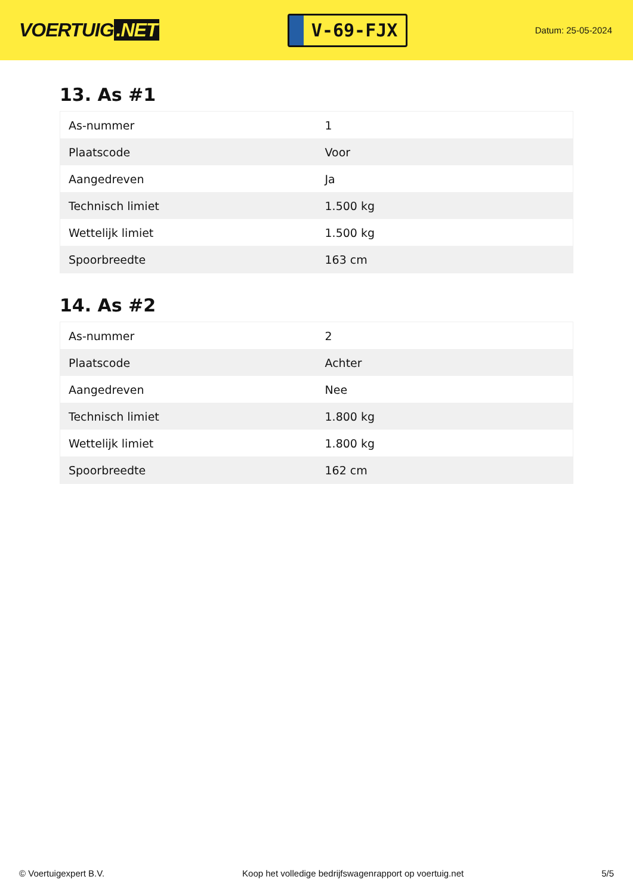VOERTUIG.NET
V-69-FJX
Datum: 25-05-2024
13. As #1
| As-nummer | 1 |
| Plaatscode | Voor |
| Aangedreven | Ja |
| Technisch limiet | 1.500 kg |
| Wettelijk limiet | 1.500 kg |
| Spoorbreedte | 163 cm |
14. As #2
| As-nummer | 2 |
| Plaatscode | Achter |
| Aangedreven | Nee |
| Technisch limiet | 1.800 kg |
| Wettelijk limiet | 1.800 kg |
| Spoorbreedte | 162 cm |
© Voertuigexpert B.V. Koop het volledige bedrijfswagenrapport op voertuig.net 5/5